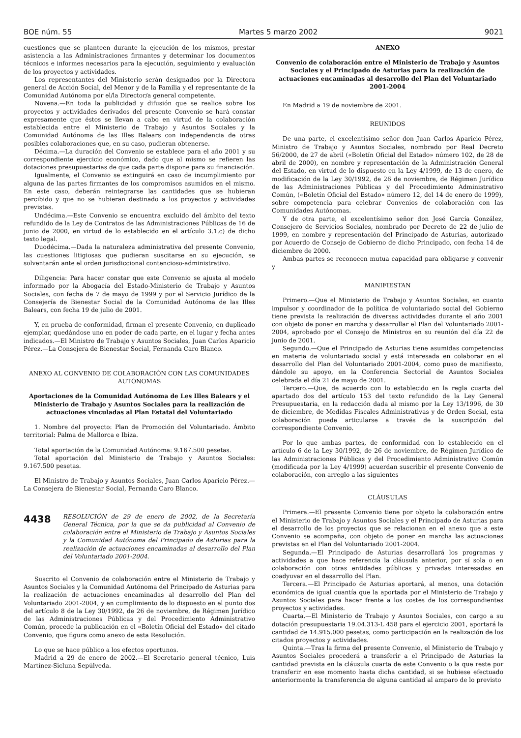BOE núm. 55 Martes 5 marzo 2002 9021
cuestiones que se planteen durante la ejecución de los mismos, prestar asistencia a las Administraciones firmantes y determinar los documentos técnicos e informes necesarios para la ejecución, seguimiento y evaluación de los proyectos y actividades.
Los representantes del Ministerio serán designados por la Directora general de Acción Social, del Menor y de la Familia y el representante de la Comunidad Autónoma por el/la Director/a general competente.
Novena.—En toda la publicidad y difusión que se realice sobre los proyectos y actividades derivados del presente Convenio se hará constar expresamente que éstos se llevan a cabo en virtud de la colaboración establecida entre el Ministerio de Trabajo y Asuntos Sociales y la Comunidad Autónoma de las Illes Balears con independencia de otras posibles colaboraciones que, en su caso, pudieran obtenerse.
Décima.—La duración del Convenio se establece para el año 2001 y su correspondiente ejercicio económico, dado que al mismo se refieren las dotaciones presupuestarias de que cada parte dispone para su financiación.
Igualmente, el Convenio se extinguirá en caso de incumplimiento por alguna de las partes firmantes de los compromisos asumidos en el mismo. En este caso, deberán reintegrarse las cantidades que se hubieran percibido y que no se hubieran destinado a los proyectos y actividades previstas.
Undécima.—Este Convenio se encuentra excluido del ámbito del texto refundido de la Ley de Contratos de las Administraciones Públicas de 16 de junio de 2000, en virtud de lo establecido en el artículo 3.1.c) de dicho texto legal.
Duodécima.—Dada la naturaleza administrativa del presente Convenio, las cuestiones litigiosas que pudieran suscitarse en su ejecución, se solventarán ante el orden jurisdiccional contencioso-administrativo.
Diligencia: Para hacer constar que este Convenio se ajusta al modelo informado por la Abogacía del Estado-Ministerio de Trabajo y Asuntos Sociales, con fecha de 7 de mayo de 1999 y por el Servicio Jurídico de la Consejería de Bienestar Social de la Comunidad Autónoma de las Illes Balears, con fecha 19 de julio de 2001.
Y, en prueba de conformidad, firman el presente Convenio, en duplicado ejemplar, quedándose uno en poder de cada parte, en el lugar y fecha antes indicados.—El Ministro de Trabajo y Asuntos Sociales, Juan Carlos Aparicio Pérez.—La Consejera de Bienestar Social, Fernanda Caro Blanco.
ANEXO AL CONVENIO DE COLABORACIÓN CON LAS COMUNIDADES AUTÓNOMAS
Aportaciones de la Comunidad Autónoma de Les Illes Balears y el Ministerio de Trabajo y Asuntos Sociales para la realización de actuaciones vinculadas al Plan Estatal del Voluntariado
1. Nombre del proyecto: Plan de Promoción del Voluntariado. Ámbito territorial: Palma de Mallorca e Ibiza.
Total aportación de la Comunidad Autónoma: 9.167.500 pesetas.
Total aportación del Ministerio de Trabajo y Asuntos Sociales: 9.167.500 pesetas.
El Ministro de Trabajo y Asuntos Sociales, Juan Carlos Aparicio Pérez.—La Consejera de Bienestar Social, Fernanda Caro Blanco.
4438 RESOLUCIÓN de 29 de enero de 2002, de la Secretaría General Técnica, por la que se da publicidad al Convenio de colaboración entre el Ministerio de Trabajo y Asuntos Sociales y la Comunidad Autónoma del Principado de Asturias para la realización de actuaciones encaminadas al desarrollo del Plan del Voluntariado 2001-2004.
Suscrito el Convenio de colaboración entre el Ministerio de Trabajo y Asuntos Sociales y la Comunidad Autónoma del Principado de Asturias para la realización de actuaciones encaminadas al desarrollo del Plan del Voluntariado 2001-2004, y en cumplimiento de lo dispuesto en el punto dos del artículo 8 de la Ley 30/1992, de 26 de noviembre, de Régimen Jurídico de las Administraciones Públicas y del Procedimiento Administrativo Común, procede la publicación en el «Boletín Oficial del Estado» del citado Convenio, que figura como anexo de esta Resolución.
Lo que se hace público a los efectos oportunos.
Madrid a 29 de enero de 2002.—El Secretario general técnico, Luis Martínez-Sicluna Sepúlveda.
ANEXO
Convenio de colaboración entre el Ministerio de Trabajo y Asuntos Sociales y el Principado de Asturias para la realización de actuaciones encaminadas al desarrollo del Plan del Voluntariado 2001-2004
En Madrid a 19 de noviembre de 2001.
REUNIDOS
De una parte, el excelentísimo señor don Juan Carlos Aparicio Pérez, Ministro de Trabajo y Asuntos Sociales, nombrado por Real Decreto 56/2000, de 27 de abril («Boletín Oficial del Estado» número 102, de 28 de abril de 2000), en nombre y representación de la Administración General del Estado, en virtud de lo dispuesto en la Ley 4/1999, de 13 de enero, de modificación de la Ley 30/1992, de 26 de noviembre, de Régimen Jurídico de las Administraciones Públicas y del Procedimiento Administrativo Común, («Boletín Oficial del Estado» número 12, del 14 de enero de 1999), sobre competencia para celebrar Convenios de colaboración con las Comunidades Autónomas.
Y de otra parte, el excelentísimo señor don José García González, Consejero de Servicios Sociales, nombrado por Decreto de 22 de julio de 1999, en nombre y representación del Principado de Asturias, autorizado por Acuerdo de Consejo de Gobierno de dicho Principado, con fecha 14 de diciembre de 2000.
Ambas partes se reconocen mutua capacidad para obligarse y convenir y
MANIFIESTAN
Primero.—Que el Ministerio de Trabajo y Asuntos Sociales, en cuanto impulsor y coordinador de la política de voluntariado social del Gobierno tiene prevista la realización de diversas actividades durante el año 2001 con objeto de poner en marcha y desarrollar el Plan del Voluntariado 2001-2004, aprobado por el Consejo de Ministros en su reunión del día 22 de junio de 2001.
Segundo.—Que el Principado de Asturias tiene asumidas competencias en materia de voluntariado social y está interesada en colaborar en el desarrollo del Plan del Voluntariado 2001-2004, como puso de manifiesto, dándole su apoyo, en la Conferencia Sectorial de Asuntos Sociales celebrada el día 21 de mayo de 2001.
Tercero.—Que, de acuerdo con lo establecido en la regla cuarta del apartado dos del artículo 153 del texto refundido de la Ley General Presupuestaria, en la redacción dada al mismo por la Ley 13/1996, de 30 de diciembre, de Medidas Fiscales Administrativas y de Orden Social, esta colaboración puede articularse a través de la suscripción del correspondiente Convenio.
Por lo que ambas partes, de conformidad con lo establecido en el artículo 6 de la Ley 30/1992, de 26 de noviembre, de Régimen Jurídico de las Administraciones Públicas y del Procedimiento Administrativo Común (modificada por la Ley 4/1999) acuerdan suscribir el presente Convenio de colaboración, con arreglo a las siguientes
CLÁUSULAS
Primera.—El presente Convenio tiene por objeto la colaboración entre el Ministerio de Trabajo y Asuntos Sociales y el Principado de Asturias para el desarrollo de los proyectos que se relacionan en el anexo que a este Convenio se acompaña, con objeto de poner en marcha las actuaciones previstas en el Plan del Voluntariado 2001-2004.
Segunda.—El Principado de Asturias desarrollará los programas y actividades a que hace referencia la cláusula anterior, por sí sola o en colaboración con otras entidades públicas y privadas interesadas en coadyuvar en el desarrollo del Plan.
Tercera.—El Principado de Asturias aportará, al menos, una dotación económica de igual cuantía que la aportada por el Ministerio de Trabajo y Asuntos Sociales para hacer frente a los costes de los correspondientes proyectos y actividades.
Cuarta.—El Ministerio de Trabajo y Asuntos Sociales, con cargo a su dotación presupuestaria 19.04.313-L 458 para el ejercicio 2001, aportará la cantidad de 14.915.000 pesetas, como participación en la realización de los citados proyectos y actividades.
Quinta.—Tras la firma del presente Convenio, el Ministerio de Trabajo y Asuntos Sociales procederá a transferir a el Principado de Asturias la cantidad prevista en la cláusula cuarta de este Convenio o la que reste por transferir en ese momento hasta dicha cantidad, si se hubiese efectuado anteriormente la transferencia de alguna cantidad al amparo de lo previsto